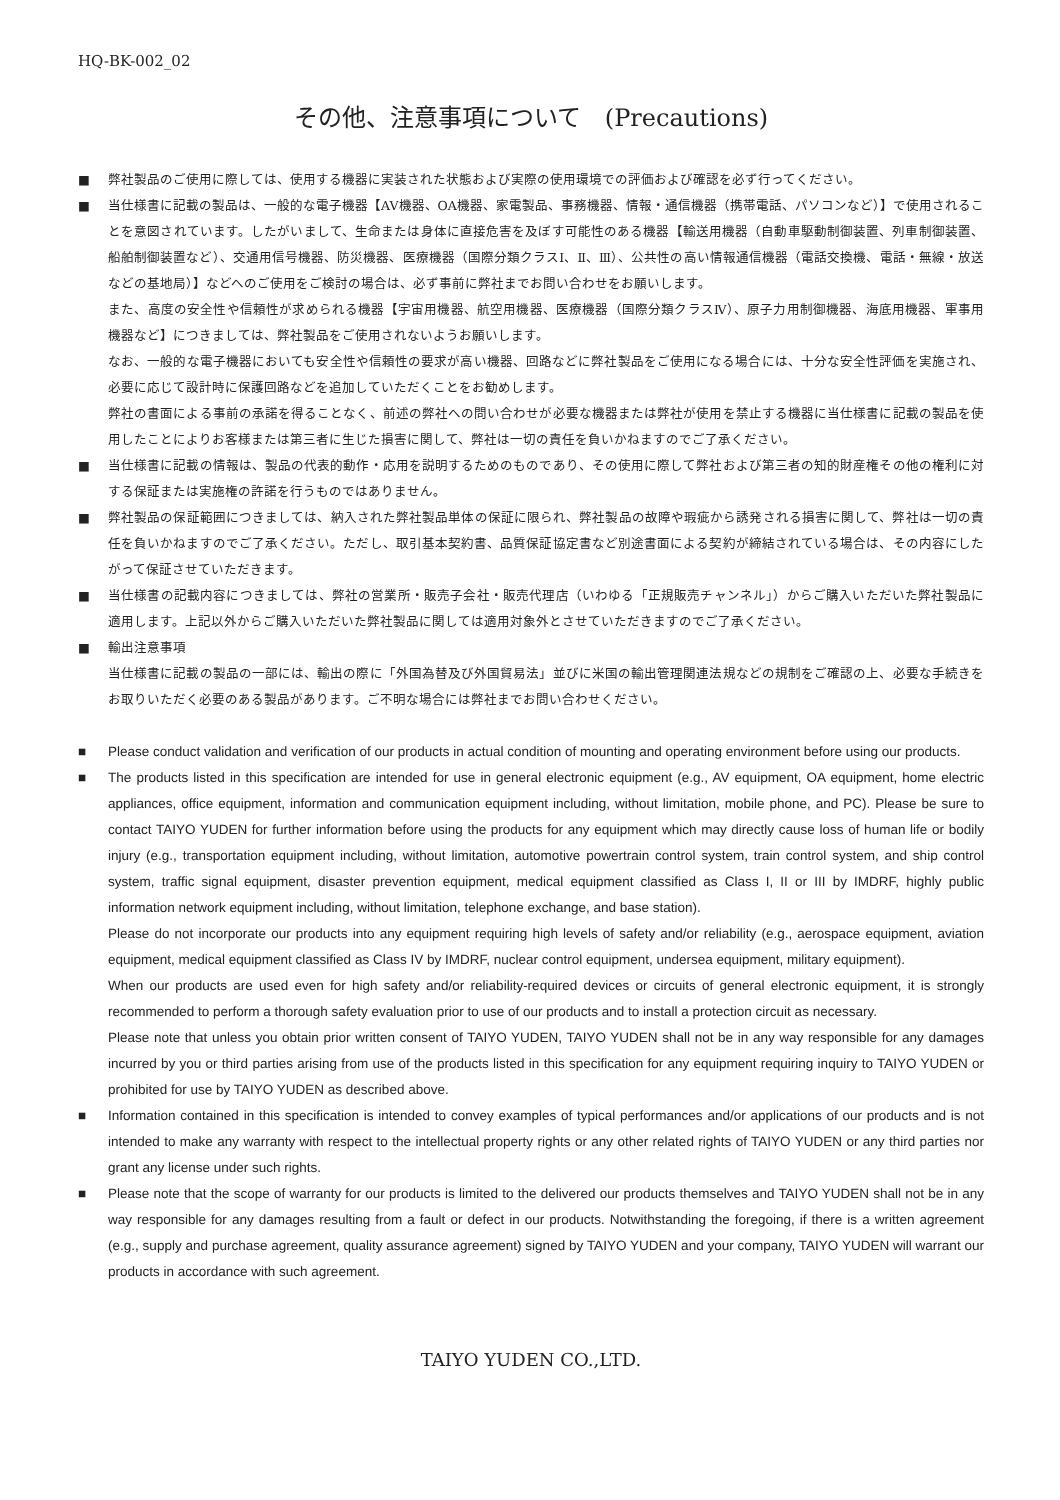HQ-BK-002_02
その他、注意事項について　(Precautions)
■ 弊社製品のご使用に際しては、使用する機器に実装された状態および実際の使用環境での評価および確認を必ず行ってください。
■ 当仕様書に記載の製品は、一般的な電子機器【AV機器、OA機器、家電製品、事務機器、情報・通信機器（携帯電話、パソコンなど）】で使用されることを意図されています。したがいまして、生命または身体に直接危害を及ぼす可能性のある機器【輸送用機器（自動車駆動制御装置、列車制御装置、船舶制御装置など）、交通用信号機器、防災機器、医療機器（国際分類クラスⅠ、Ⅱ、Ⅲ）、公共性の高い情報通信機器（電話交換機、電話・無線・放送などの基地局）】などへのご使用をご検討の場合は、必ず事前に弊社までお問い合わせをお願いします。
また、高度の安全性や信頼性が求められる機器【宇宙用機器、航空用機器、医療機器（国際分類クラスⅣ）、原子力用制御機器、海底用機器、軍事用機器など】につきましては、弊社製品をご使用されないようお願いします。
なお、一般的な電子機器においても安全性や信頼性の要求が高い機器、回路などに弊社製品をご使用になる場合には、十分な安全性評価を実施され、必要に応じて設計時に保護回路などを追加していただくことをお勧めします。
弊社の書面による事前の承諾を得ることなく、前述の弊社への問い合わせが必要な機器または弊社が使用を禁止する機器に当仕様書に記載の製品を使用したことによりお客様または第三者に生じた損害に関して、弊社は一切の責任を負いかねますのでご了承ください。
■ 当仕様書に記載の情報は、製品の代表的動作・応用を説明するためのものであり、その使用に際して弊社および第三者の知的財産権その他の権利に対する保証または実施権の許諾を行うものではありません。
■ 弊社製品の保証範囲につきましては、納入された弊社製品単体の保証に限られ、弊社製品の故障や瑕疵から誘発される損害に関して、弊社は一切の責任を負いかねますのでご了承ください。ただし、取引基本契約書、品質保証協定書など別途書面による契約が締結されている場合は、その内容にしたがって保証させていただきます。
■ 当仕様書の記載内容につきましては、弊社の営業所・販売子会社・販売代理店（いわゆる「正規販売チャンネル」）からご購入いただいた弊社製品に適用します。上記以外からご購入いただいた弊社製品に関しては適用対象外とさせていただきますのでご了承ください。
■ 輸出注意事項
当仕様書に記載の製品の一部には、輸出の際に「外国為替及び外国貿易法」並びに米国の輸出管理関連法規などの規制をご確認の上、必要な手続きをお取りいただく必要のある製品があります。ご不明な場合には弊社までお問い合わせください。
■ Please conduct validation and verification of our products in actual condition of mounting and operating environment before using our products.
■ The products listed in this specification are intended for use in general electronic equipment (e.g., AV equipment, OA equipment, home electric appliances, office equipment, information and communication equipment including, without limitation, mobile phone, and PC). Please be sure to contact TAIYO YUDEN for further information before using the products for any equipment which may directly cause loss of human life or bodily injury (e.g., transportation equipment including, without limitation, automotive powertrain control system, train control system, and ship control system, traffic signal equipment, disaster prevention equipment, medical equipment classified as Class I, II or III by IMDRF, highly public information network equipment including, without limitation, telephone exchange, and base station).
Please do not incorporate our products into any equipment requiring high levels of safety and/or reliability (e.g., aerospace equipment, aviation equipment, medical equipment classified as Class IV by IMDRF, nuclear control equipment, undersea equipment, military equipment).
When our products are used even for high safety and/or reliability-required devices or circuits of general electronic equipment, it is strongly recommended to perform a thorough safety evaluation prior to use of our products and to install a protection circuit as necessary.
Please note that unless you obtain prior written consent of TAIYO YUDEN, TAIYO YUDEN shall not be in any way responsible for any damages incurred by you or third parties arising from use of the products listed in this specification for any equipment requiring inquiry to TAIYO YUDEN or prohibited for use by TAIYO YUDEN as described above.
■ Information contained in this specification is intended to convey examples of typical performances and/or applications of our products and is not intended to make any warranty with respect to the intellectual property rights or any other related rights of TAIYO YUDEN or any third parties nor grant any license under such rights.
■ Please note that the scope of warranty for our products is limited to the delivered our products themselves and TAIYO YUDEN shall not be in any way responsible for any damages resulting from a fault or defect in our products. Notwithstanding the foregoing, if there is a written agreement (e.g., supply and purchase agreement, quality assurance agreement) signed by TAIYO YUDEN and your company, TAIYO YUDEN will warrant our products in accordance with such agreement.
TAIYO YUDEN CO.,LTD.